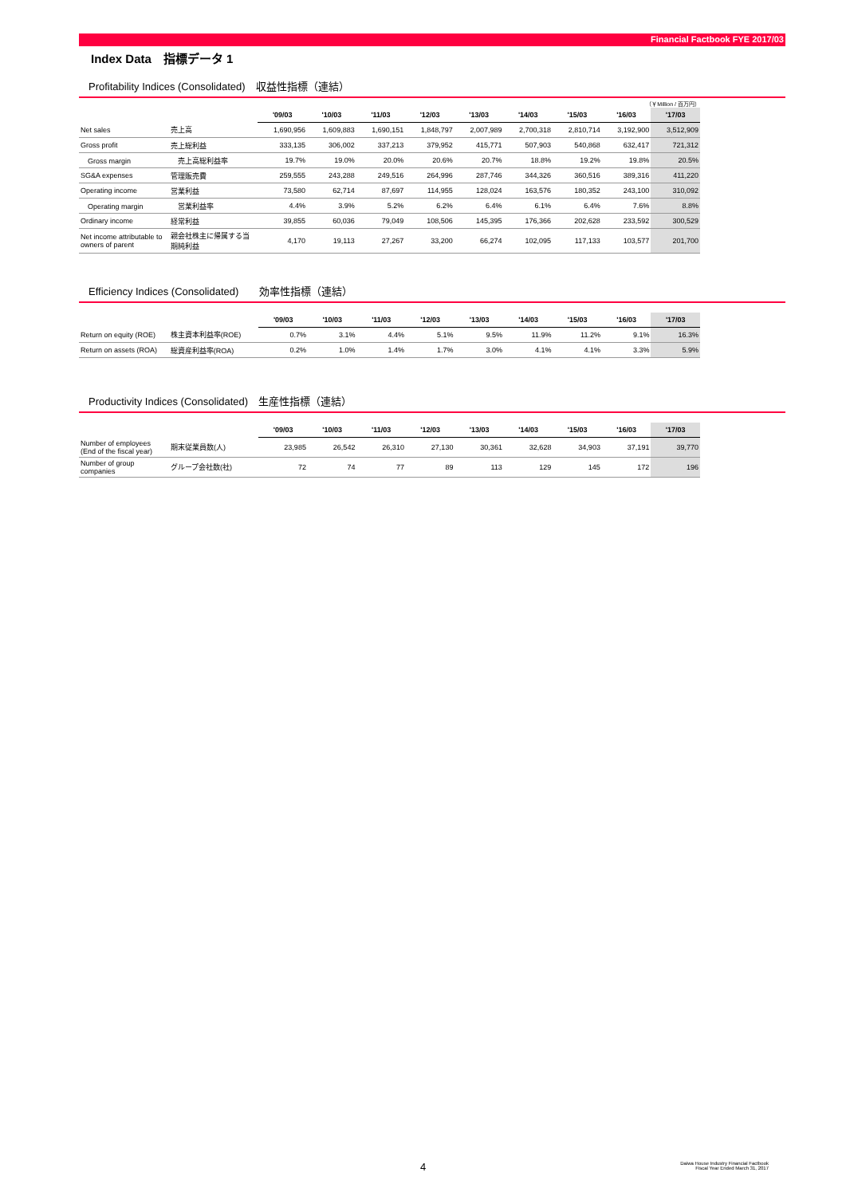Financial Factbook FYE 2017/03
Index Data　指標データ 1
Profitability Indices (Consolidated)　収益性指標（連結）
（￥Million / 百万円）
| | | '09/03 | '10/03 | '11/03 | '12/03 | '13/03 | '14/03 | '15/03 | '16/03 | '17/03 |
| --- | --- | --- | --- | --- | --- | --- | --- | --- | --- | --- |
| Net sales | 売上高 | 1,690,956 | 1,609,883 | 1,690,151 | 1,848,797 | 2,007,989 | 2,700,318 | 2,810,714 | 3,192,900 | 3,512,909 |
| Gross profit | 売上総利益 | 333,135 | 306,002 | 337,213 | 379,952 | 415,771 | 507,903 | 540,868 | 632,417 | 721,312 |
| Gross margin | 売上高総利益率 | 19.7% | 19.0% | 20.0% | 20.6% | 20.7% | 18.8% | 19.2% | 19.8% | 20.5% |
| SG&A expenses | 管理販売費 | 259,555 | 243,288 | 249,516 | 264,996 | 287,746 | 344,326 | 360,516 | 389,316 | 411,220 |
| Operating income | 営業利益 | 73,580 | 62,714 | 87,697 | 114,955 | 128,024 | 163,576 | 180,352 | 243,100 | 310,092 |
| Operating margin | 営業利益率 | 4.4% | 3.9% | 5.2% | 6.2% | 6.4% | 6.1% | 6.4% | 7.6% | 8.8% |
| Ordinary income | 経常利益 | 39,855 | 60,036 | 79,049 | 108,506 | 145,395 | 176,366 | 202,628 | 233,592 | 300,529 |
| Net income attributable to owners of parent | 親会社株主に帰属する当期純利益 | 4,170 | 19,113 | 27,267 | 33,200 | 66,274 | 102,095 | 117,133 | 103,577 | 201,700 |
Efficiency Indices (Consolidated)　　効率性指標（連結）
| | | '09/03 | '10/03 | '11/03 | '12/03 | '13/03 | '14/03 | '15/03 | '16/03 | '17/03 |
| --- | --- | --- | --- | --- | --- | --- | --- | --- | --- | --- |
| Return on equity (ROE) | 株主資本利益率(ROE) | 0.7% | 3.1% | 4.4% | 5.1% | 9.5% | 11.9% | 11.2% | 9.1% | 16.3% |
| Return on assets (ROA) | 総資産利益率(ROA) | 0.2% | 1.0% | 1.4% | 1.7% | 3.0% | 4.1% | 4.1% | 3.3% | 5.9% |
Productivity Indices (Consolidated)　生産性指標（連結）
| | | '09/03 | '10/03 | '11/03 | '12/03 | '13/03 | '14/03 | '15/03 | '16/03 | '17/03 |
| --- | --- | --- | --- | --- | --- | --- | --- | --- | --- | --- |
| Number of employees (End of the fiscal year) | 期末従業員数(人) | 23,985 | 26,542 | 26,310 | 27,130 | 30,361 | 32,628 | 34,903 | 37,191 | 39,770 |
| Number of group companies | グループ会社数(社) | 72 | 74 | 77 | 89 | 113 | 129 | 145 | 172 | 196 |
4
Daiwa House Industry Financial Factbook
Fiscal Year Ended March 31, 2017